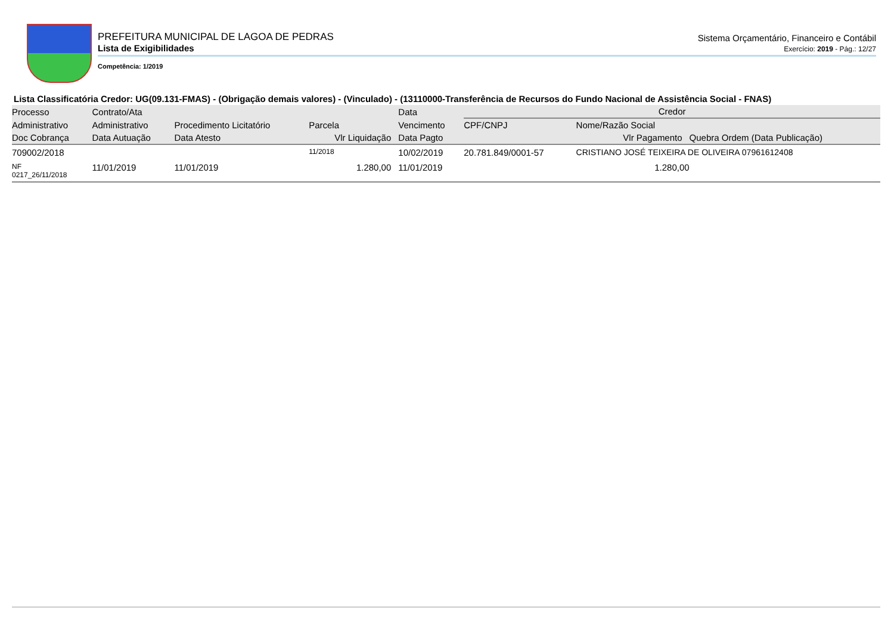PREFEITURA MUNICIPAL DE LAGOA DE PEDRAS
Sistema Orçamentário, Financeiro e Contábil
Lista de Exigibilidades
Exercício: 2019 - Pág.: 12/27
Competência: 1/2019
Lista Classificatória Credor: UG(09.131-FMAS) - (Obrigação demais valores) - (Vinculado) - (13110000-Transferência de Recursos do Fundo Nacional de Assistência Social - FNAS)
| Processo | Contrato/Ata | | | Data | Credor | | |
| --- | --- | --- | --- | --- | --- | --- | --- |
| Administrativo | Administrativo | Procedimento Licitatório | Parcela | Vencimento | CPF/CNPJ | Nome/Razão Social | |
| Doc Cobrança | Data Autuação | Data Atesto | Vlr Liquidação | Data Pagto | Vlr Pagamento | | Quebra Ordem (Data Publicação) |
| 709002/2018 | | | 11/2018 | 10/02/2019 | 20.781.849/0001-57 | CRISTIANO JOSÉ TEIXEIRA DE OLIVEIRA 07961612408 | |
| NF 0217_26/11/2018 | 11/01/2019 | 11/01/2019 | 1.280,00 | 11/01/2019 | 1.280,00 | | |